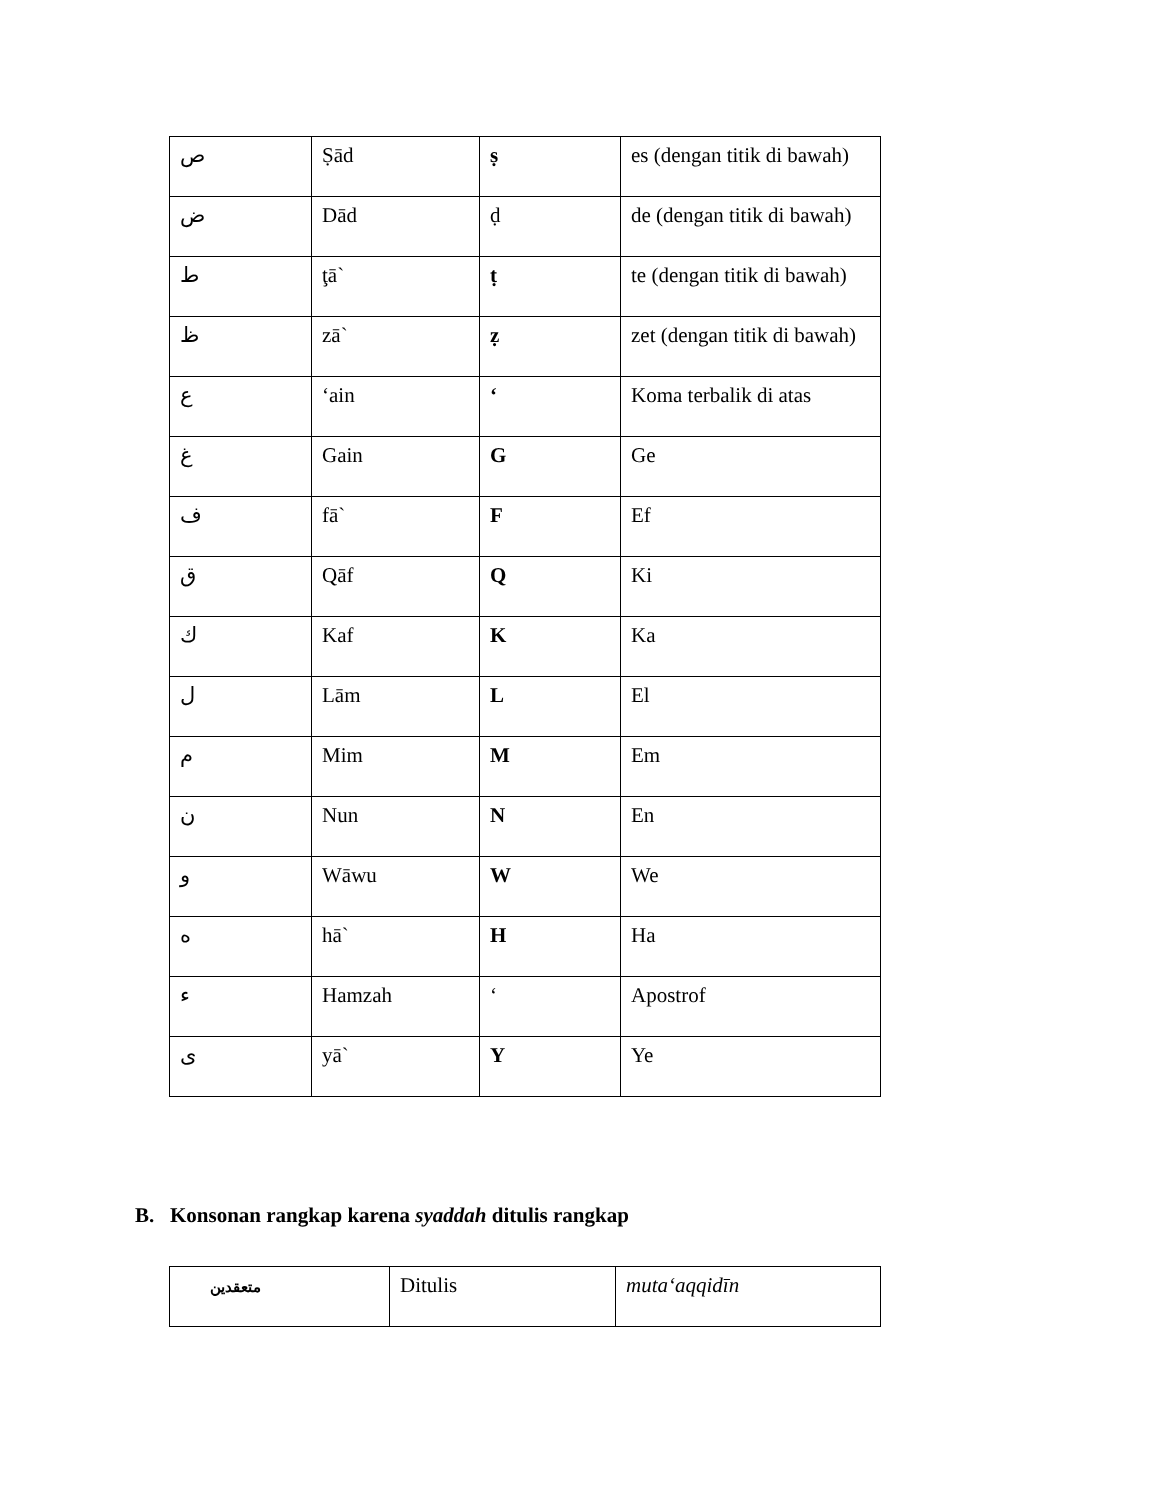| ص | Ṣād | ṣ | es (dengan titik di bawah) |
| ض | Dād | ḍ | de (dengan titik di bawah) |
| ط | ţā` | ṭ | te (dengan titik di bawah) |
| ظ | zā` | ẓ | zet (dengan titik di bawah) |
| ع | ‘ain | ‘ | Koma terbalik di atas |
| غ | Gain | G | Ge |
| ف | fā` | F | Ef |
| ق | Qāf | Q | Ki |
| ك | Kaf | K | Ka |
| ل | Lām | L | El |
| م | Mim | M | Em |
| ن | Nun | N | En |
| و | Wāwu | W | We |
| ه | hā` | H | Ha |
| ء | Hamzah | ‘ | Apostrof |
| ى | yā` | Y | Ye |
B. Konsonan rangkap karena syaddah ditulis rangkap
| متعقدين | Ditulis | muta‘aqqidīn |